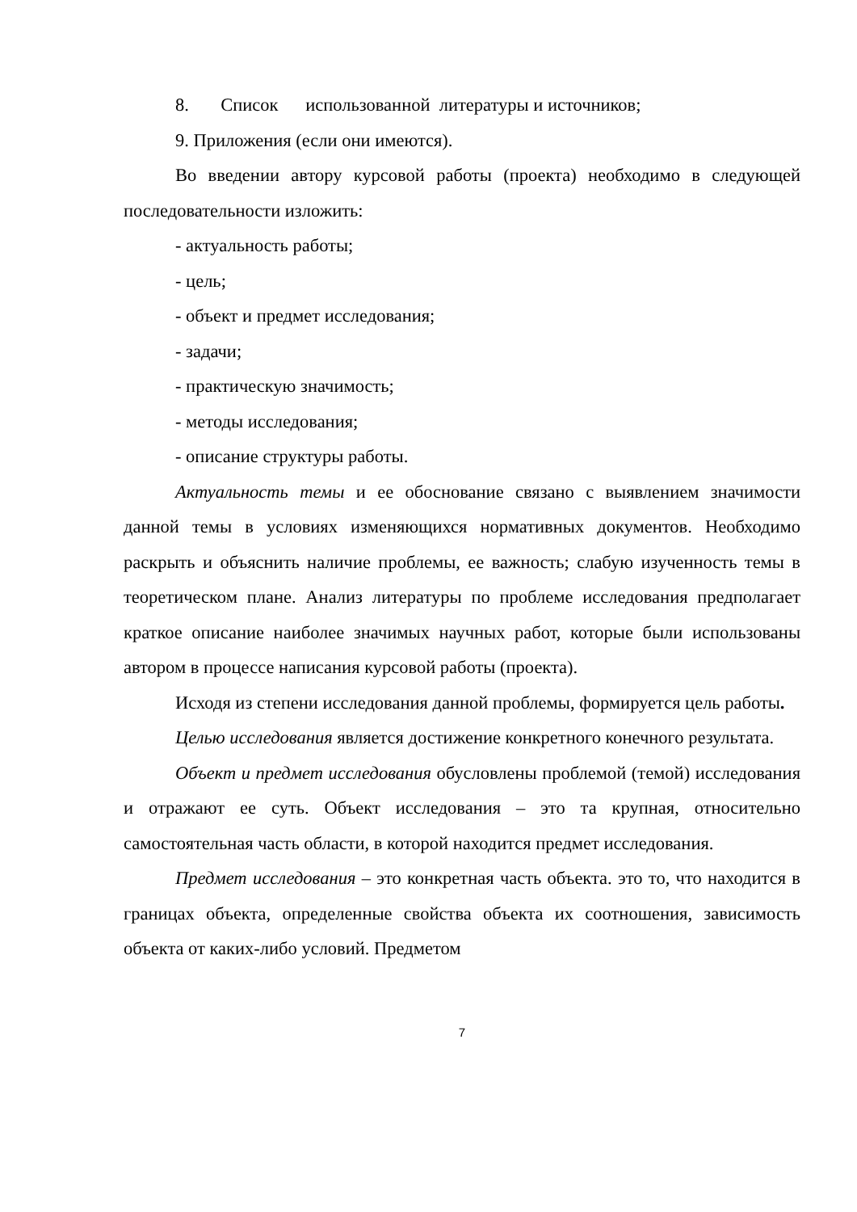8. Список использованной литературы и источников;
9. Приложения (если они имеются).
Во введении автору курсовой работы (проекта) необходимо в следующей последовательности изложить:
- актуальность работы;
- цель;
- объект и предмет исследования;
- задачи;
- практическую значимость;
- методы исследования;
- описание структуры работы.
Актуальность темы и ее обоснование связано с выявлением значимости данной темы в условиях изменяющихся нормативных документов. Необходимо раскрыть и объяснить наличие проблемы, ее важность; слабую изученность темы в теоретическом плане. Анализ литературы по проблеме исследования предполагает краткое описание наиболее значимых научных работ, которые были использованы автором в процессе написания курсовой работы (проекта).
Исходя из степени исследования данной проблемы, формируется цель работы.
Целью исследования является достижение конкретного конечного результата.
Объект и предмет исследования обусловлены проблемой (темой) исследования и отражают ее суть. Объект исследования – это та крупная, относительно самостоятельная часть области, в которой находится предмет исследования.
Предмет исследования – это конкретная часть объекта. это то, что находится в границах объекта, определенные свойства объекта их соотношения, зависимость объекта от каких-либо условий. Предметом
7